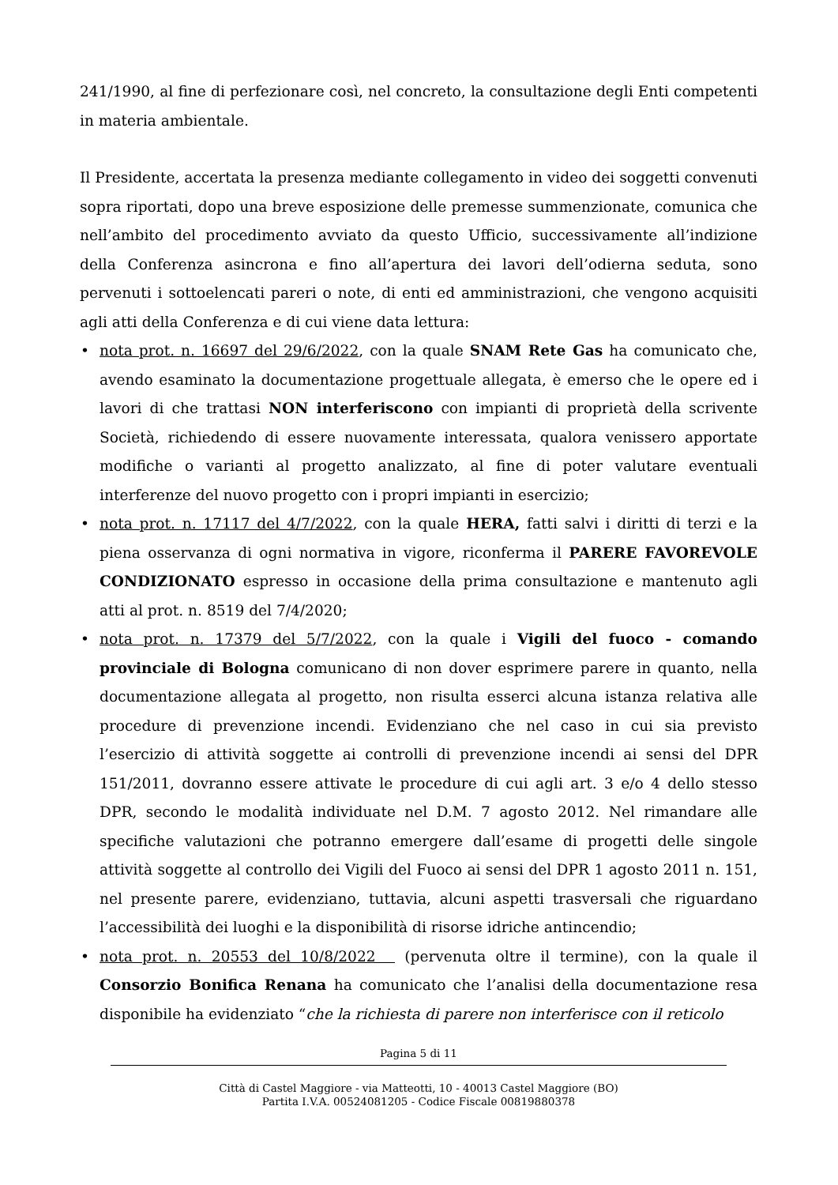241/1990, al fine di perfezionare così, nel concreto, la consultazione degli Enti competenti in materia ambientale.
Il Presidente, accertata la presenza mediante collegamento in video dei soggetti convenuti sopra riportati, dopo una breve esposizione delle premesse summenzionate, comunica che nell’ambito del procedimento avviato da questo Ufficio, successivamente all’indizione della Conferenza asincrona e fino all’apertura dei lavori dell’odierna seduta, sono pervenuti i sottoelencati pareri o note, di enti ed amministrazioni, che vengono acquisiti agli atti della Conferenza e di cui viene data lettura:
• nota prot. n. 16697 del 29/6/2022, con la quale SNAM Rete Gas ha comunicato che, avendo esaminato la documentazione progettuale allegata, è emerso che le opere ed i lavori di che trattasi NON interferiscono con impianti di proprietà della scrivente Società, richiedendo di essere nuovamente interessata, qualora venissero apportate modifiche o varianti al progetto analizzato, al fine di poter valutare eventuali interferenze del nuovo progetto con i propri impianti in esercizio;
• nota prot. n. 17117 del 4/7/2022, con la quale HERA, fatti salvi i diritti di terzi e la piena osservanza di ogni normativa in vigore, riconferma il PARERE FAVOREVOLE CONDIZIONATO espresso in occasione della prima consultazione e mantenuto agli atti al prot. n. 8519 del 7/4/2020;
• nota prot. n. 17379 del 5/7/2022, con la quale i Vigili del fuoco - comando provinciale di Bologna comunicano di non dover esprimere parere in quanto, nella documentazione allegata al progetto, non risulta esserci alcuna istanza relativa alle procedure di prevenzione incendi. Evidenziano che nel caso in cui sia previsto l’esercizio di attività soggette ai controlli di prevenzione incendi ai sensi del DPR 151/2011, dovranno essere attivate le procedure di cui agli art. 3 e/o 4 dello stesso DPR, secondo le modalità individuate nel D.M. 7 agosto 2012. Nel rimandare alle specifiche valutazioni che potranno emergere dall’esame di progetti delle singole attività soggette al controllo dei Vigili del Fuoco ai sensi del DPR 1 agosto 2011 n. 151, nel presente parere, evidenziano, tuttavia, alcuni aspetti trasversali che riguardano l’accessibilità dei luoghi e la disponibilità di risorse idriche antincendio;
• nota prot. n. 20553 del 10/8/2022 (pervenuta oltre il termine), con la quale il Consorzio Bonifica Renana ha comunicato che l’analisi della documentazione resa disponibile ha evidenziato “che la richiesta di parere non interferisce con il reticolo
Pagina 5 di 11
Città di Castel Maggiore - via Matteotti, 10 - 40013 Castel Maggiore (BO)
Partita I.V.A. 00524081205 - Codice Fiscale 00819880378